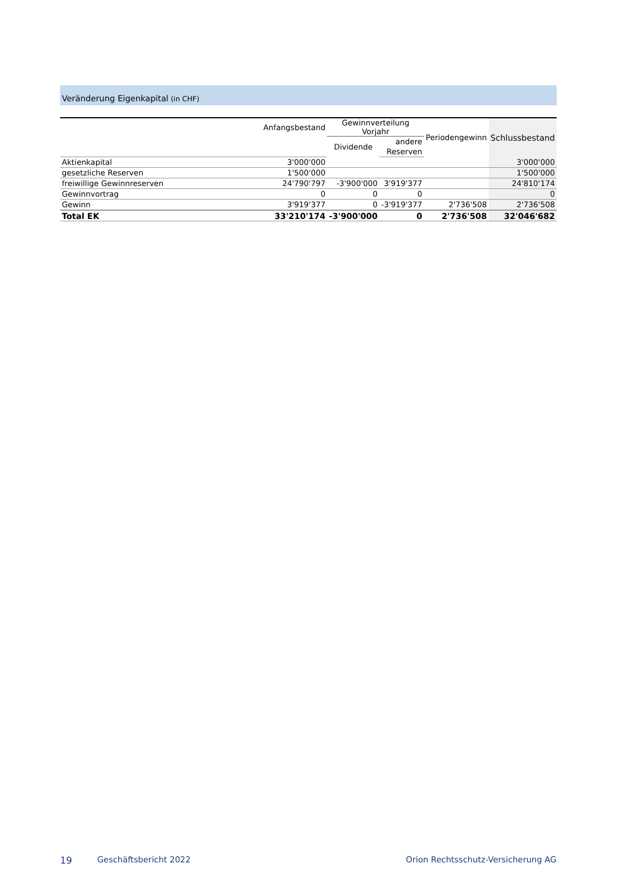Veränderung Eigenkapital (in CHF)
| | Anfangsbestand | Gewinnverteilung Vorjahr | | Periodengewinn | Schlussbestand |
| --- | --- | --- | --- | --- | --- |
| | | Dividende | andere | | |
| | | | Reserven | | |
| Aktienkapital | 3'000'000 | | | | 3'000'000 |
| gesetzliche Reserven | 1'500'000 | | | | 1'500'000 |
| freiwillige Gewinnreserven | 24'790'797 | -3'900'000 | 3'919'377 | | 24'810'174 |
| Gewinnvortrag | 0 | 0 | 0 | | 0 |
| Gewinn | 3'919'377 | 0 | -3'919'377 | 2'736'508 | 2'736'508 |
| Total EK | 33'210'174 | -3'900'000 | 0 | 2'736'508 | 32'046'682 |
19 Geschäftsbericht 2022
Orion Rechtsschutz-Versicherung AG